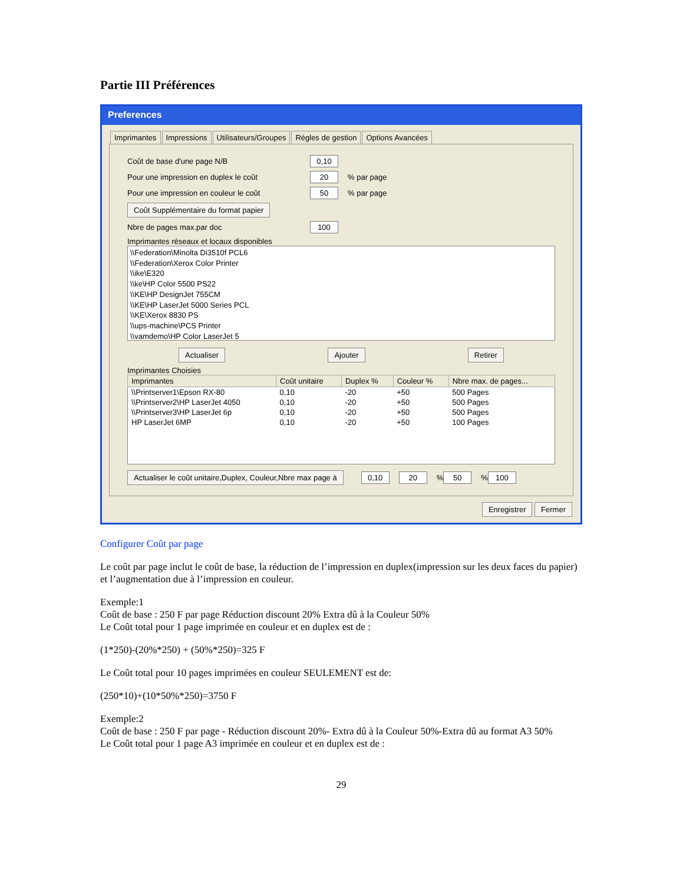Partie III Préférences
Preferences
Imprimantes Impressions Utilisateurs/Groupes Règles de gestion Options Avancées
Coût de base d'une page N/B 0,10
Pour une impression en duplex le coût 20% par page
Pour une impression en couleur le coût 50% par page
Coût Supplémentaire du format papier
Nbre de pages max.par doc 100
Imprimantes réseaux et locaux disponibles
\\Federation\Minolta Di3510f PCL6
\\Federation\Xerox Color Printer
\\ike\E320
\\ke\HP Color 5500 PS22
\\KE\HP DesignJet 755CM
\\KE\HP LaserJet 5000 Series PCL
\\KE\Xerox 8830 PS
\\ups-machine\PCS Printer
\\vamdemo\HP Color LaserJet 5
Actualiser Ajouter Retirer
Imprimantes Choisies
| Imprimantes | Coût unitaire | Duplex % | Couleur % | Nbre max. de pages... |
| --- | --- | --- | --- | --- |
| \\Printserver1\Epson RX-80 | 0,10 | -20 | +50 | 500 Pages |
| \\Printserver2\HP LaserJet 4050 | 0,10 | -20 | +50 | 500 Pages |
| \\Printserver3\HP LaserJet 6p | 0,10 | -20 | +50 | 500 Pages |
| HP LaserJet 6MP | 0,10 | -20 | +50 | 100 Pages |
Actualiser le coût unitaire,Duplex, Couleur,Nbre max page à 0,10 20% 50% 100
Enregistrer Fermer
Configurer Coût par page
Le coût par page inclut le coût de base, la réduction de l’impression en duplex(impression sur les deux faces du papier) et l’augmentation due à l’impression en couleur.
Exemple:1
Coût de base : 250 F par page Réduction discount 20% Extra dû à la Couleur 50%
Le Coût total pour 1 page imprimée en couleur et en duplex est de :
(1*250)-(20%*250) + (50%*250)=325 F
Le Coût total pour 10 pages imprimées en couleur SEULEMENT est de:
(250*10)+(10*50%*250)=3750 F
Exemple:2
Coût de base : 250 F par page - Réduction discount 20%- Extra dû à la Couleur 50%-Extra dû au format A3 50%
Le Coût total pour 1 page A3 imprimée en couleur et en duplex est de :
29